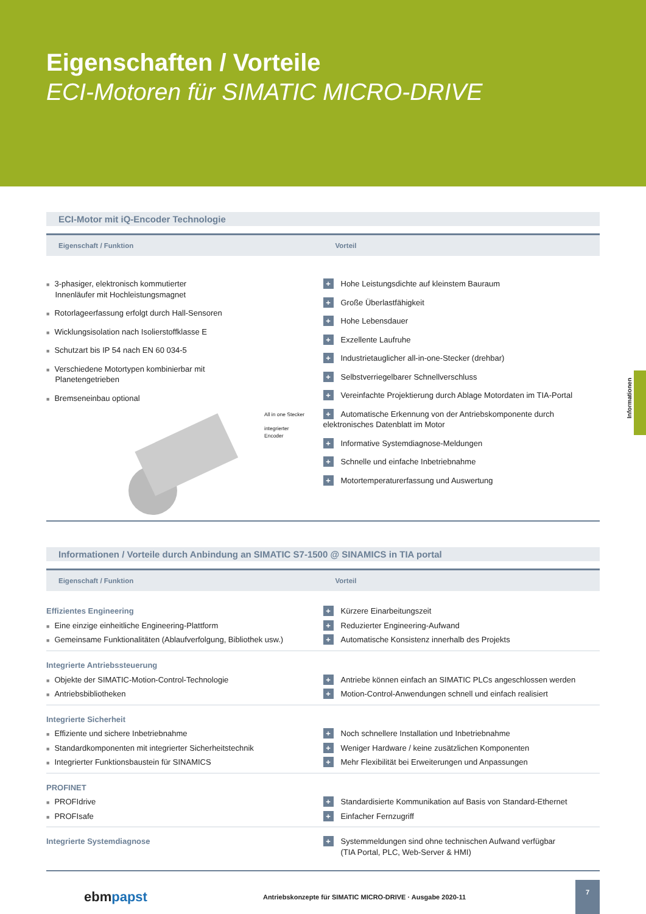Eigenschaften / Vorteile
ECI-Motoren für SIMATIC MICRO-DRIVE
ECI-Motor mit iQ-Encoder Technologie
| Eigenschaft / Funktion | Vorteil |
| --- | --- |
| ■ 3-phasiger, elektronisch kommutierter Innenläufer mit Hochleistungsmagnet ■ Rotorlageerfassung erfolgt durch Hall-Sensoren ■ Wicklungsisolation nach Isolierstoffklasse E ■ Schutzart bis IP 54 nach EN 60 034-5 ■ Verschiedene Motortypen kombinierbar mit Planetengetrieben ■ Bremseneinbau optional All in one Stecker integrierter Encoder | + Hohe Leistungsdichte auf kleinstem Bauraum + Große Überlastfähigkeit + Hohe Lebensdauer + Exzellente Laufruhe + Industrietauglicher all-in-one-Stecker (drehbar) + Selbstverriegelbarer Schnellverschluss + Vereinfachte Projektierung durch Ablage Motordaten im TIA-Portal + Automatische Erkennung von der Antriebskomponente durch elektronisches Datenblatt im Motor + Informative Systemdiagnose-Meldungen + Schnelle und einfache Inbetriebnahme + Motortemperaturerfassung und Auswertung |
Informationen / Vorteile durch Anbindung an SIMATIC S7-1500 @ SINAMICS in TIA portal
| Eigenschaft / Funktion | Vorteil |
| --- | --- |
| Effizientes Engineering | + Kürzere Einarbeitungszeit |
| ■ Eine einzige einheitliche Engineering-Plattform | + Reduzierter Engineering-Aufwand |
| ■ Gemeinsame Funktionalitäten (Ablaufverfolgung, Bibliothek usw.) | + Automatische Konsistenz innerhalb des Projekts |
| Integrierte Antriebssteuerung | |
| ■ Objekte der SIMATIC-Motion-Control-Technologie | + Antriebe können einfach an SIMATIC PLCs angeschlossen werden |
| ■ Antriebsbibliotheken | + Motion-Control-Anwendungen schnell und einfach realisiert |
| Integrierte Sicherheit | |
| ■ Effiziente und sichere Inbetriebnahme | + Noch schnellere Installation und Inbetriebnahme |
| ■ Standardkomponenten mit integrierter Sicherheitstechnik | + Weniger Hardware / keine zusätzlichen Komponenten |
| ■ Integrierter Funktionsbaustein für SINAMICS | + Mehr Flexibilität bei Erweiterungen und Anpassungen |
| PROFINET | |
| ■ PROFIdrive | + Standardisierte Kommunikation auf Basis von Standard-Ethernet |
| ■ PROFIsafe | + Einfacher Fernzugriff |
| Integrierte Systemdiagnose | + Systemmeldungen sind ohne technischen Aufwand verfügbar (TIA Portal, PLC, Web-Server & HMI) |
Informationen
ebm papst Antriebskonzepte für SIMATIC MICRO-DRIVE · Ausgabe 2020-11
7